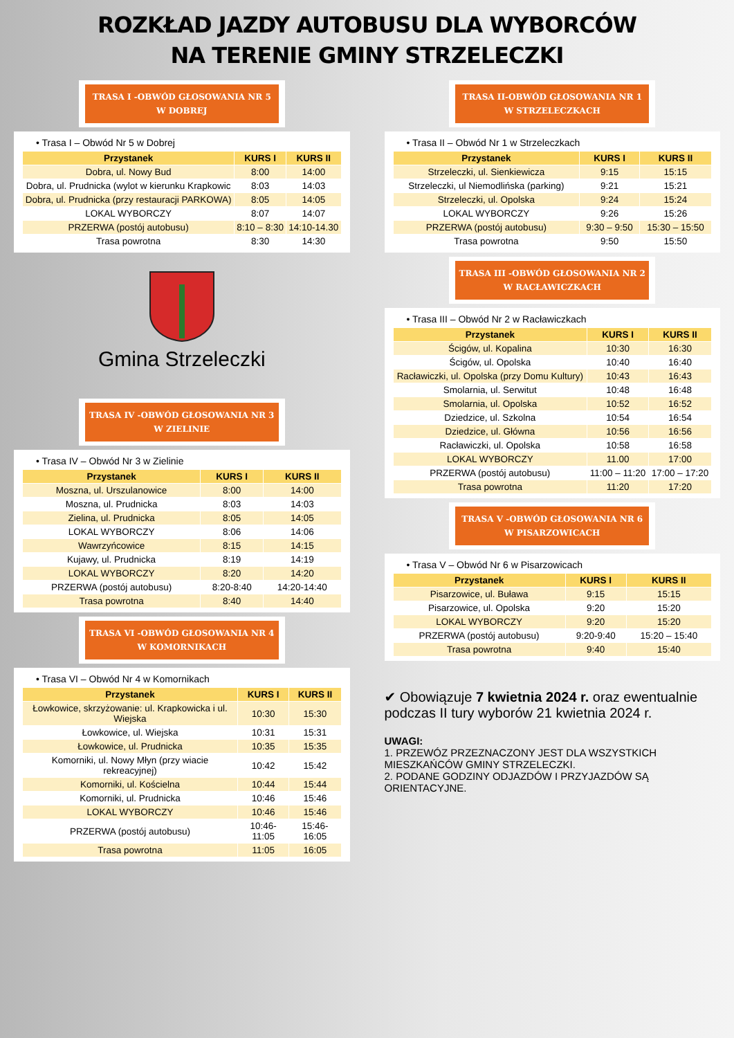ROZKŁAD JAZDY AUTOBUSU DLA WYBORCÓW
NA TERENIE GMINY STRZELECZKI
TRASA I -OBWÓD GŁOSOWANIA NR 5
W DOBREJ
• Trasa I – Obwód Nr 5 w Dobrej
| Przystanek | KURS I | KURS II |
| --- | --- | --- |
| Dobra, ul. Nowy Bud | 8:00 | 14:00 |
| Dobra, ul. Prudnicka (wylot w kierunku Krapkowic | 8:03 | 14:03 |
| Dobra, ul. Prudnicka (przy restauracji PARKOWA) | 8:05 | 14:05 |
| LOKAL WYBORCZY | 8:07 | 14:07 |
| PRZERWA (postój autobusu) | 8:10 – 8:30 | 14:10-14.30 |
| Trasa powrotna | 8:30 | 14:30 |
Gmina Strzeleczki
TRASA IV -OBWÓD GŁOSOWANIA NR 3
W ZIELINIE
• Trasa IV – Obwód Nr 3 w Zielinie
| Przystanek | KURS I | KURS II |
| --- | --- | --- |
| Moszna, ul. Urszulanowice | 8:00 | 14:00 |
| Moszna, ul. Prudnicka | 8:03 | 14:03 |
| Zielina, ul. Prudnicka | 8:05 | 14:05 |
| LOKAL WYBORCZY | 8:06 | 14:06 |
| Wawrzyńcowice | 8:15 | 14:15 |
| Kujawy, ul. Prudnicka | 8:19 | 14:19 |
| LOKAL WYBORCZY | 8:20 | 14:20 |
| PRZERWA (postój autobusu) | 8:20-8:40 | 14:20-14:40 |
| Trasa powrotna | 8:40 | 14:40 |
TRASA VI -OBWÓD GŁOSOWANIA NR 4
W KOMORNIKACH
• Trasa VI – Obwód Nr 4 w Komornikach
| Przystanek | KURS I | KURS II |
| --- | --- | --- |
| Łowkowice, skrzyżowanie: ul. Krapkowicka i ul. Wiejska | 10:30 | 15:30 |
| Łowkowice, ul. Wiejska | 10:31 | 15:31 |
| Łowkowice, ul. Prudnicka | 10:35 | 15:35 |
| Komorniki, ul. Nowy Młyn (przy wiacie rekreacyjnej) | 10:42 | 15:42 |
| Komorniki, ul. Kościelna | 10:44 | 15:44 |
| Komorniki, ul. Prudnicka | 10:46 | 15:46 |
| LOKAL WYBORCZY | 10:46 | 15:46 |
| PRZERWA (postój autobusu) | 10:46-11:05 | 15:46-16:05 |
| Trasa powrotna | 11:05 | 16:05 |
TRASA II-OBWÓD GŁOSOWANIA NR 1
W STRZELECZKACH
• Trasa II – Obwód Nr 1 w Strzeleczkach
| Przystanek | KURS I | KURS II |
| --- | --- | --- |
| Strzeleczki, ul. Sienkiewicza | 9:15 | 15:15 |
| Strzeleczki, ul Niemodlińska (parking) | 9:21 | 15:21 |
| Strzeleczki, ul. Opolska | 9:24 | 15:24 |
| LOKAL WYBORCZY | 9:26 | 15:26 |
| PRZERWA (postój autobusu) | 9:30 – 9:50 | 15:30 – 15:50 |
| Trasa powrotna | 9:50 | 15:50 |
TRASA III -OBWÓD GŁOSOWANIA NR 2
W RACŁAWICZKACH
• Trasa III – Obwód Nr 2 w Racławiczkach
| Przystanek | KURS I | KURS II |
| --- | --- | --- |
| Ścigów, ul. Kopalina | 10:30 | 16:30 |
| Ścigów, ul. Opolska | 10:40 | 16:40 |
| Racławiczki, ul. Opolska (przy Domu Kultury) | 10:43 | 16:43 |
| Smolarnia, ul. Serwitut | 10:48 | 16:48 |
| Smolarnia, ul. Opolska | 10:52 | 16:52 |
| Dziedzice, ul. Szkolna | 10:54 | 16:54 |
| Dziedzice, ul. Główna | 10:56 | 16:56 |
| Racławiczki, ul. Opolska | 10:58 | 16:58 |
| LOKAL WYBORCZY | 11.00 | 17:00 |
| PRZERWA (postój autobusu) | 11:00 – 11:20 | 17:00 – 17:20 |
| Trasa powrotna | 11:20 | 17:20 |
TRASA V -OBWÓD GŁOSOWANIA NR 6
W PISARZOWICACH
• Trasa V – Obwód Nr 6 w Pisarzowicach
| Przystanek | KURS I | KURS II |
| --- | --- | --- |
| Pisarzowice, ul. Buława | 9:15 | 15:15 |
| Pisarzowice, ul. Opolska | 9:20 | 15:20 |
| LOKAL WYBORCZY | 9:20 | 15:20 |
| PRZERWA (postój autobusu) | 9:20-9:40 | 15:20 – 15:40 |
| Trasa powrotna | 9:40 | 15:40 |
✔ Obowiązuje 7 kwietnia 2024 r. oraz ewentualnie podczas II tury wyborów 21 kwietnia 2024 r.
UWAGI:
1. PRZEWÓZ PRZEZNACZONY JEST DLA WSZYSTKICH MIESZKAŃCÓW GMINY STRZELECZKI.
2. PODANE GODZINY ODJAZDÓW I PRZYJAZDÓW SĄ ORIENTACYJNE.